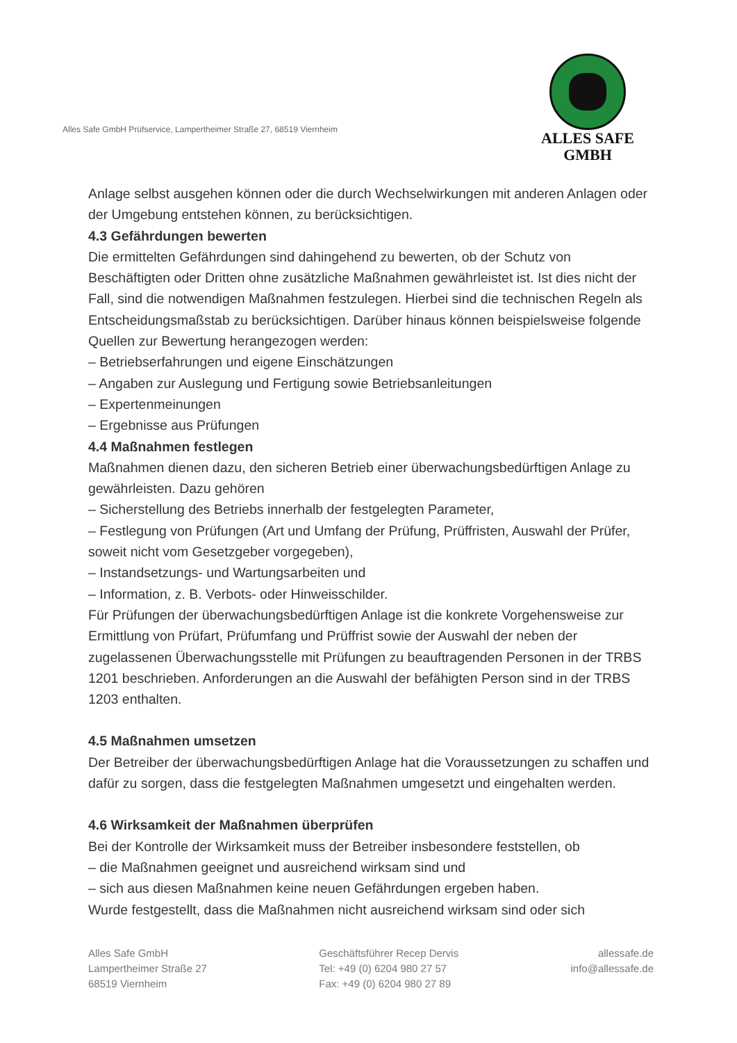Alles Safe GmbH Prüfservice, Lampertheimer Straße 27, 68519 Viernheim
ALLES SAFE
GMBH
Anlage selbst ausgehen können oder die durch Wechselwirkungen mit anderen Anlagen oder der Umgebung entstehen können, zu berücksichtigen.
4.3 Gefährdungen bewerten
Die ermittelten Gefährdungen sind dahingehend zu bewerten, ob der Schutz von Beschäftigten oder Dritten ohne zusätzliche Maßnahmen gewährleistet ist. Ist dies nicht der Fall, sind die notwendigen Maßnahmen festzulegen. Hierbei sind die technischen Regeln als Entscheidungsmaßstab zu berücksichtigen. Darüber hinaus können beispielsweise folgende Quellen zur Bewertung herangezogen werden:
– Betriebserfahrungen und eigene Einschätzungen
– Angaben zur Auslegung und Fertigung sowie Betriebsanleitungen
– Expertenmeinungen
– Ergebnisse aus Prüfungen
4.4 Maßnahmen festlegen
Maßnahmen dienen dazu, den sicheren Betrieb einer überwachungsbedürftigen Anlage zu gewährleisten. Dazu gehören
– Sicherstellung des Betriebs innerhalb der festgelegten Parameter,
– Festlegung von Prüfungen (Art und Umfang der Prüfung, Prüffristen, Auswahl der Prüfer, soweit nicht vom Gesetzgeber vorgegeben),
– Instandsetzungs- und Wartungsarbeiten und
– Information, z. B. Verbots- oder Hinweisschilder.
Für Prüfungen der überwachungsbedürftigen Anlage ist die konkrete Vorgehensweise zur Ermittlung von Prüfart, Prüfumfang und Prüffrist sowie der Auswahl der neben der zugelassenen Überwachungsstelle mit Prüfungen zu beauftragenden Personen in der TRBS 1201 beschrieben. Anforderungen an die Auswahl der befähigten Person sind in der TRBS 1203 enthalten.
4.5 Maßnahmen umsetzen
Der Betreiber der überwachungsbedürftigen Anlage hat die Voraussetzungen zu schaffen und dafür zu sorgen, dass die festgelegten Maßnahmen umgesetzt und eingehalten werden.
4.6 Wirksamkeit der Maßnahmen überprüfen
Bei der Kontrolle der Wirksamkeit muss der Betreiber insbesondere feststellen, ob
– die Maßnahmen geeignet und ausreichend wirksam sind und
– sich aus diesen Maßnahmen keine neuen Gefährdungen ergeben haben.
Wurde festgestellt, dass die Maßnahmen nicht ausreichend wirksam sind oder sich
Alles Safe GmbH
Lampertheimer Straße 27
68519 Viernheim
Geschäftsführer Recep Dervis
Tel: +49 (0) 6204 980 27 57
Fax: +49 (0) 6204 980 27 89
allessafe.de
info@allessafe.de